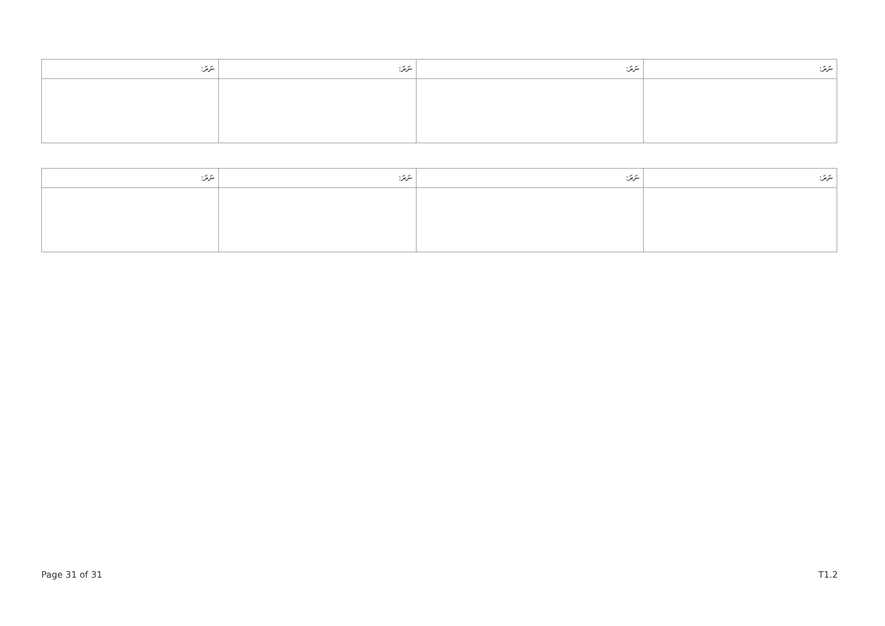| ނަރަ: | ނަރަ: | ނަރަ: | ނަރަ: |
| --- | --- | --- | --- |
| ނަރަ: | ނަރަ: | ނަރަ: | ނަރަ: |
| --- | --- | --- | --- |
Page 31 of 31 T1.2